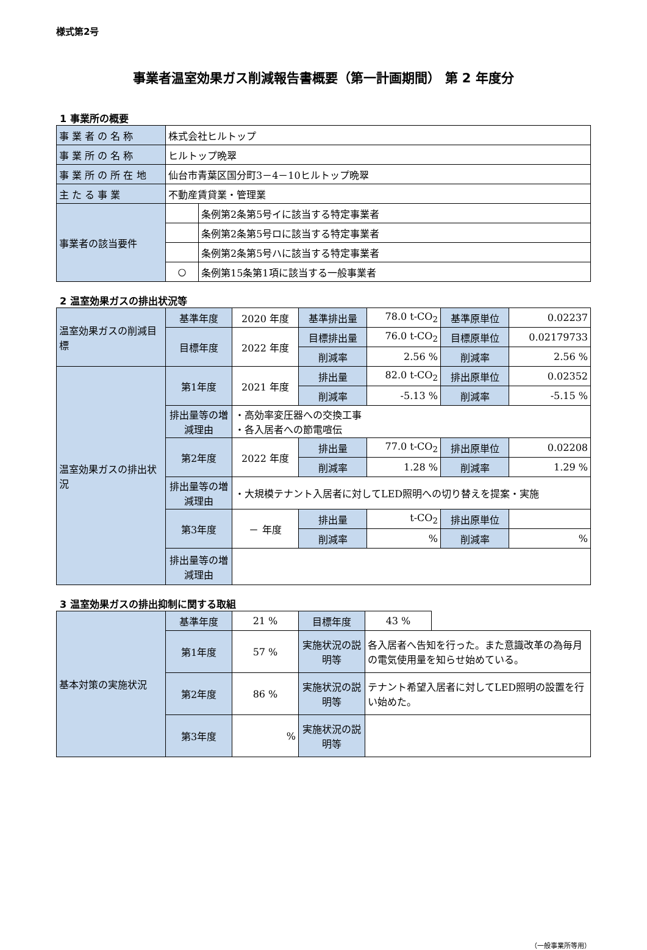様式第2号
事業者温室効果ガス削減報告書概要（第一計画期間） 第 2 年度分
1 事業所の概要
| 事 業 者 の 名 称 | 株式会社ヒルトップ | |
| 事 業 所 の 名 称 | ヒルトップ晩翠 | |
| 事 業 所 の 所 在 地 | 仙台市青葉区国分町3－4－10ヒルトップ晩翠 | |
| 主 た る 事 業 | 不動産賃貸業・管理業 | |
| 事業者の該当要件 | | 条例第2条第5号イに該当する特定事業者 |
| | | 条例第2条第5号ロに該当する特定事業者 |
| | | 条例第2条第5号ハに該当する特定事業者 |
| | ○ | 条例第15条第1項に該当する一般事業者 |
2 温室効果ガスの排出状況等
| 温室効果ガスの削減目標 | 基準年度 | 2020 年度 | 基準排出量 | 78.0 t-CO<sub>2</sub> | 基準原単位 | 0.02237 |
| | 目標年度 | 2022 年度 | 目標排出量 | 76.0 t-CO<sub>2</sub> | 目標原単位 | 0.02179733 |
| | | | 削減率 | 2.56 % | 削減率 | 2.56 % |
| 温室効果ガスの排出状況 | 第1年度 | 2021 年度 | 排出量 | 82.0 t-CO<sub>2</sub> | 排出原単位 | 0.02352 |
| | | | 削減率 | -5.13 % | 削減率 | -5.15 % |
| | 排出量等の増減理由 | ・高効率変圧器への交換工事 ・各入居者への節電喧伝 | | | | |
| | 第2年度 | 2022 年度 | 排出量 | 77.0 t-CO<sub>2</sub> | 排出原単位 | 0.02208 |
| | | | 削減率 | 1.28 % | 削減率 | 1.29 % |
| | 排出量等の増減理由 | ・大規模テナント入居者に対してLED照明への切り替えを提案・実施 | | | | |
| | 第3年度 | － 年度 | 排出量 | t-CO<sub>2</sub> | 排出原単位 | |
| | | | 削減率 | % | 削減率 | % |
| | 排出量等の増減理由 | | | | | |
3 温室効果ガスの排出抑制に関する取組
| 基本対策の実施状況 | 基準年度 | 21 % | 目標年度 | 43 % | |
| | 第1年度 | 57 % | 実施状況の説明等 | 各入居者へ告知を行った。また意識改革の為毎月の電気使用量を知らせ始めている。 | |
| | 第2年度 | 86 % | 実施状況の説明等 | テナント希望入居者に対してLED照明の設置を行い始めた。 | |
| | 第3年度 | % | 実施状況の説明等 | | |
（一般事業所等用）